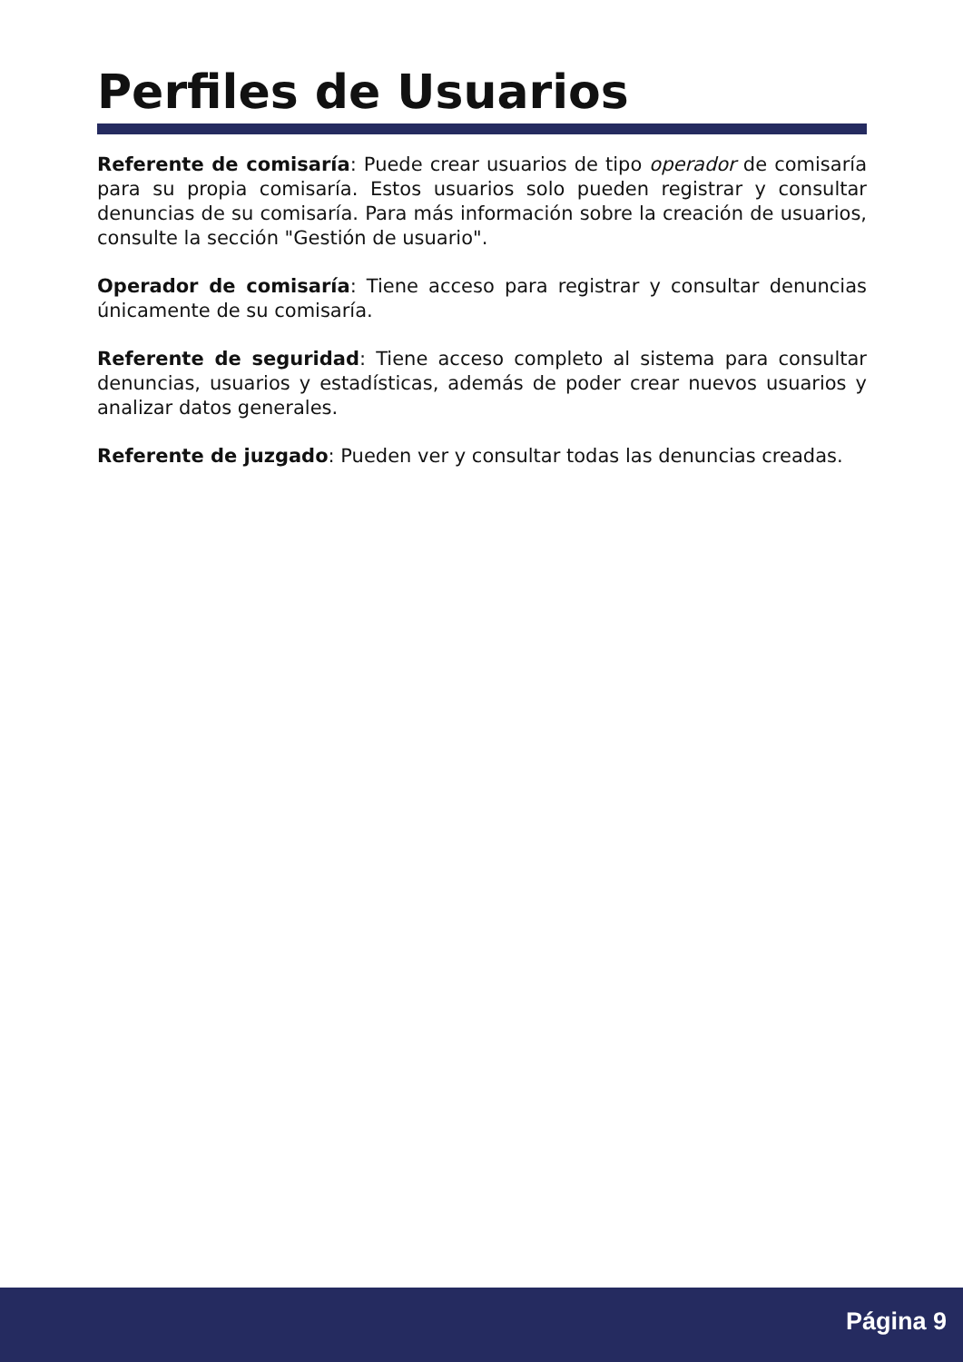Perfiles de Usuarios
Referente de comisaría: Puede crear usuarios de tipo operador de comisaría para su propia comisaría. Estos usuarios solo pueden registrar y consultar denuncias de su comisaría. Para más información sobre la creación de usuarios, consulte la sección "Gestión de usuario".
Operador de comisaría: Tiene acceso para registrar y consultar denuncias únicamente de su comisaría.
Referente de seguridad: Tiene acceso completo al sistema para consultar denuncias, usuarios y estadísticas, además de poder crear nuevos usuarios y analizar datos generales.
Referente de juzgado: Pueden ver y consultar todas las denuncias creadas.
Página 9